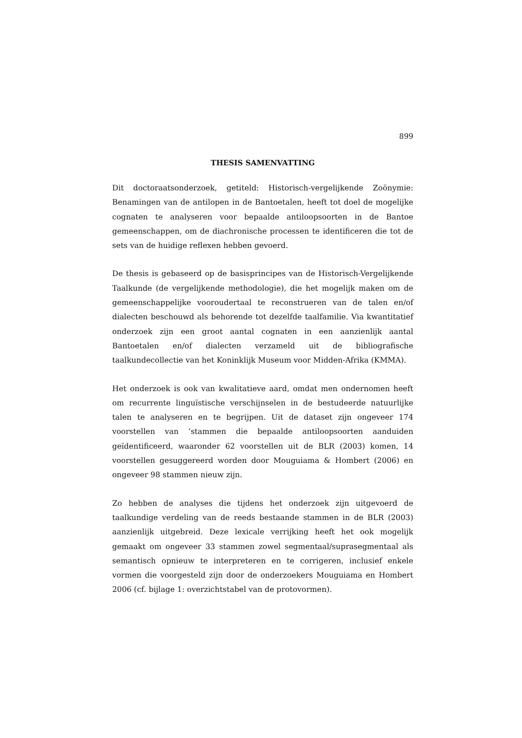899
THESIS SAMENVATTING
Dit doctoraatsonderzoek, getiteld: Historisch-vergelijkende Zoönymie: Benamingen van de antilopen in de Bantoetalen, heeft tot doel de mogelijke cognaten te analyseren voor bepaalde antiloopsoorten in de Bantoe gemeenschappen, om de diachronische processen te identificeren die tot de sets van de huidige reflexen hebben gevoerd.
De thesis is gebaseerd op de basisprincipes van de Historisch-Vergelijkende Taalkunde (de vergelijkende methodologie), die het mogelijk maken om de gemeenschappelijke vooroudertaal te reconstrueren van de talen en/of dialecten beschouwd als behorende tot dezelfde taalfamilie. Via kwantitatief onderzoek zijn een groot aantal cognaten in een aanzienlijk aantal Bantoetalen en/of dialecten verzameld uit de bibliografische taalkundecollectie van het Koninklijk Museum voor Midden-Afrika (KMMA).
Het onderzoek is ook van kwalitatieve aard, omdat men ondernomen heeft om recurrente linguïstische verschijnselen in de bestudeerde natuurlijke talen te analyseren en te begrijpen. Uit de dataset zijn ongeveer 174 voorstellen van ’stammen die bepaalde antiloopsoorten aanduiden geïdentificeerd, waaronder 62 voorstellen uit de BLR (2003) komen, 14 voorstellen gesuggereerd worden door Mouguiama & Hombert (2006) en ongeveer 98 stammen nieuw zijn.
Zo hebben de analyses die tijdens het onderzoek zijn uitgevoerd de taalkundige verdeling van de reeds bestaande stammen in de BLR (2003) aanzienlijk uitgebreid. Deze lexicale verrijking heeft het ook mogelijk gemaakt om ongeveer 33 stammen zowel segmentaal/suprasegmentaal als semantisch opnieuw te interpreteren en te corrigeren, inclusief enkele vormen die voorgesteld zijn door de onderzoekers Mouguiama en Hombert 2006 (cf. bijlage 1: overzichtstabel van de protovormen).